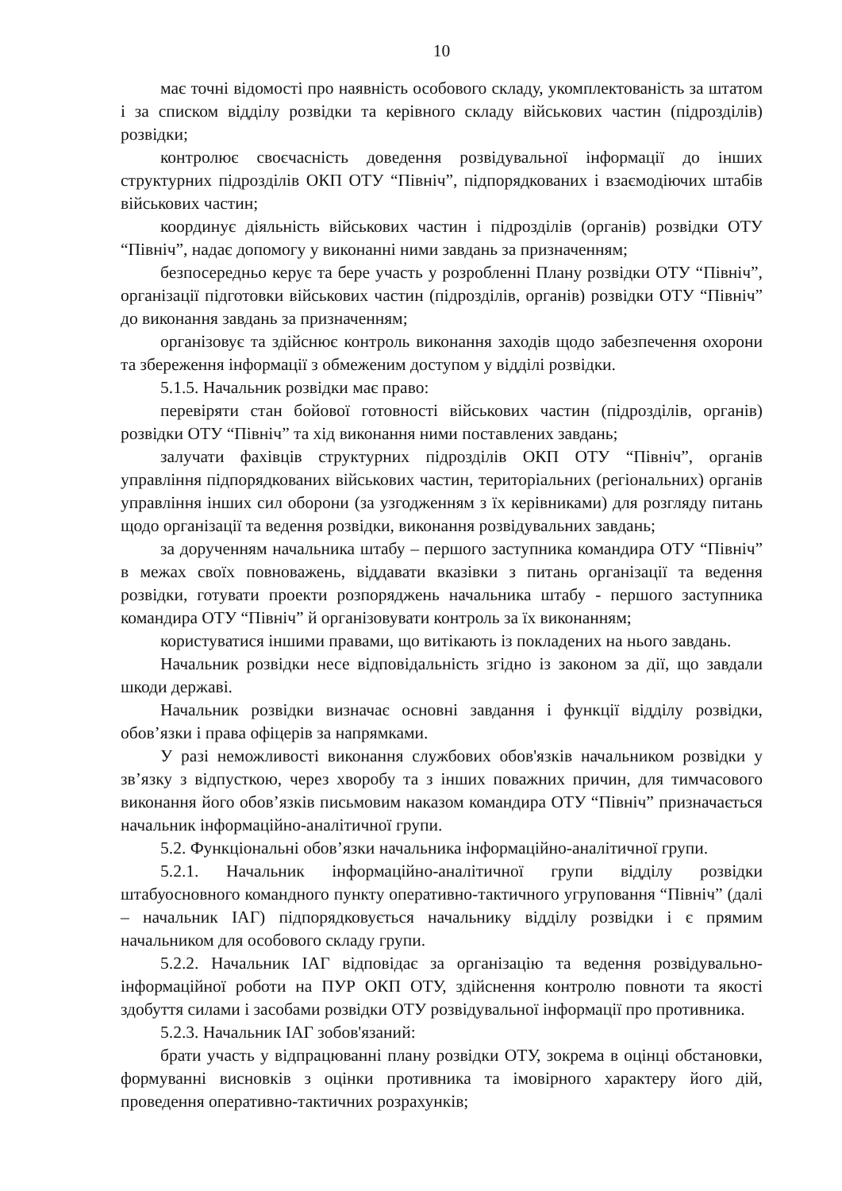10
має точні відомості про наявність особового складу, укомплектованість за штатом і за списком відділу розвідки та керівного складу військових частин (підрозділів) розвідки;
контролює своєчасність доведення розвідувальної інформації до інших структурних підрозділів ОКП ОТУ “Північ”, підпорядкованих і взаємодіючих штабів військових частин;
координує діяльність військових частин і підрозділів (органів) розвідки ОТУ “Північ”, надає допомогу у виконанні ними завдань за призначенням;
безпосередньо керує та бере участь у розробленні Плану розвідки ОТУ “Північ”, організації підготовки військових частин (підрозділів, органів) розвідки ОТУ “Північ” до виконання завдань за призначенням;
організовує та здійснює контроль виконання заходів щодо забезпечення охорони та збереження інформації з обмеженим доступом у відділі розвідки.
5.1.5. Начальник розвідки має право:
перевіряти стан бойової готовності військових частин (підрозділів, органів) розвідки ОТУ “Північ” та хід виконання ними поставлених завдань;
залучати фахівців структурних підрозділів ОКП ОТУ “Північ”, органів управління підпорядкованих військових частин, територіальних (регіональних) органів управління інших сил оборони (за узгодженням з їх керівниками) для розгляду питань щодо організації та ведення розвідки, виконання розвідувальних завдань;
за дорученням начальника штабу – першого заступника командира ОТУ “Північ” в межах своїх повноважень, віддавати вказівки з питань організації та ведення розвідки, готувати проекти розпоряджень начальника штабу - першого заступника командира ОТУ “Північ” й організовувати контроль за їх виконанням;
користуватися іншими правами, що витікають із покладених на нього завдань.
Начальник розвідки несе відповідальність згідно із законом за дії, що завдали шкоди державі.
Начальник розвідки визначає основні завдання і функції відділу розвідки, обов’язки і права офіцерів за напрямками.
У разі неможливості виконання службових обов'язків начальником розвідки у зв’язку з відпусткою, через хворобу та з інших поважних причин, для тимчасового виконання його обов’язків письмовим наказом командира ОТУ “Північ” призначається начальник інформаційно-аналітичної групи.
5.2. Функціональні обов’язки начальника інформаційно-аналітичної групи.
5.2.1. Начальник інформаційно-аналітичної групи відділу розвідки штабуосновного командного пункту оперативно-тактичного угруповання “Північ” (далі – начальник ІАГ) підпорядковується начальнику відділу розвідки і є прямим начальником для особового складу групи.
5.2.2. Начальник ІАГ відповідає за організацію та ведення розвідувально-інформаційної роботи на ПУР ОКП ОТУ, здійснення контролю повноти та якості здобуття силами і засобами розвідки ОТУ розвідувальної інформації про противника.
5.2.3. Начальник ІАГ зобов'язаний:
брати участь у відпрацюванні плану розвідки ОТУ, зокрема в оцінці обстановки, формуванні висновків з оцінки противника та імовірного характеру його дій, проведення оперативно-тактичних розрахунків;